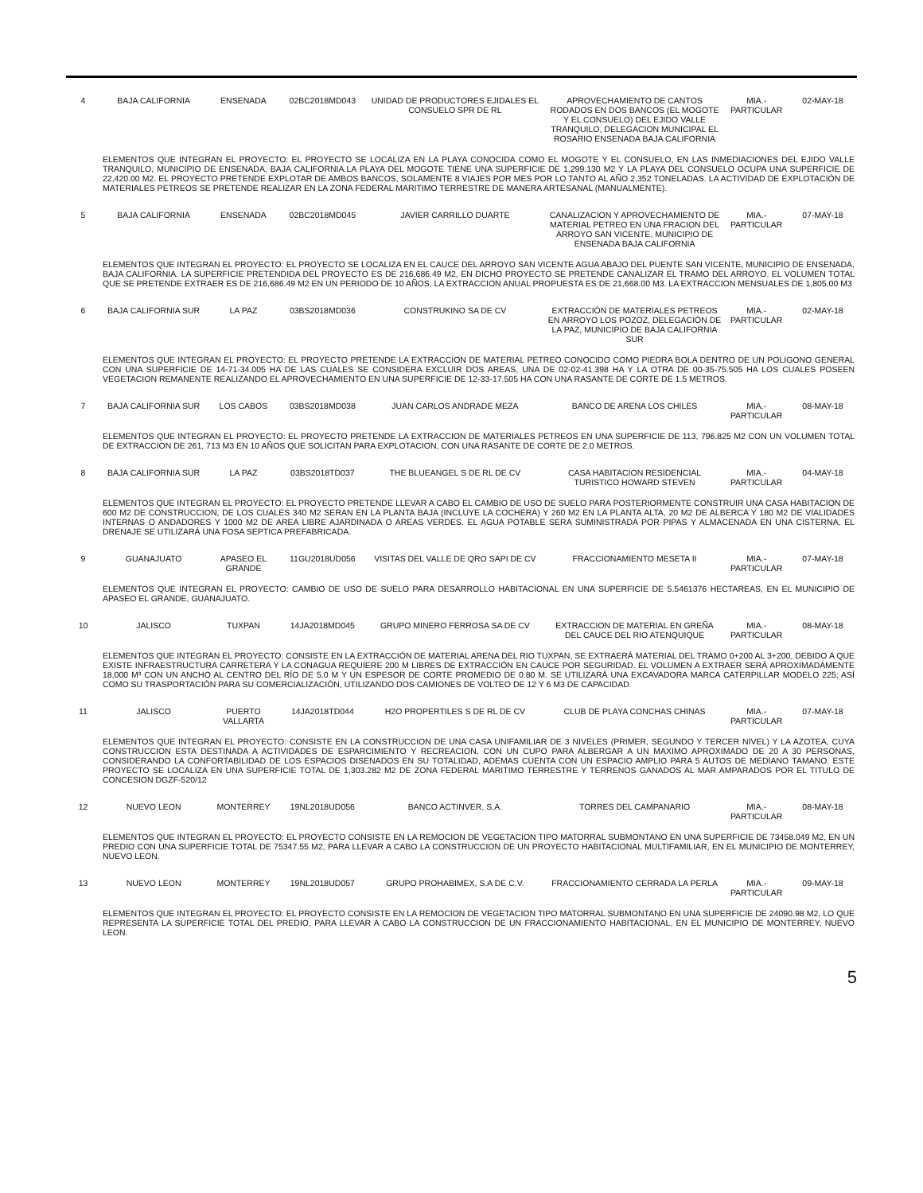| 4 | BAJA CALIFORNIA | ENSENADA | 02BC2018MD043 | UNIDAD DE PRODUCTORES EJIDALES EL CONSUELO SPR DE RL | APROVECHAMIENTO DE CANTOS RODADOS EN DOS BANCOS (EL MOGOTE Y EL CONSUELO) DEL EJIDO VALLE TRANQUILO, DELEGACION MUNICIPAL EL ROSARIO ENSENADA BAJA CALIFORNIA | MIA.- PARTICULAR | 02-MAY-18 |
| | ELEMENTOS QUE INTEGRAN EL PROYECTO: EL PROYECTO SE LOCALIZA EN LA PLAYA CONOCIDA COMO EL MOGOTE Y EL CONSUELO, EN LAS INMEDIACIONES DEL EJIDO VALLE TRANQUILO, MUNICIPIO DE ENSENADA, BAJA CALIFORNIA.LA PLAYA DEL MOGOTE TIENE UNA SUPERFICIE DE 1,299.130 M2 Y LA PLAYA DEL CONSUELO OCUPA UNA SUPERFICIE DE 22,420.00 M2. EL PROYECTO PRETENDE EXPLOTAR DE AMBOS BANCOS, SOLAMENTE 8 VIAJES POR MES POR LO TANTO AL AÑO 2,352 TONELADAS. LA ACTIVIDAD DE EXPLOTACIÓN DE MATERIALES PETREOS SE PRETENDE REALIZAR EN LA ZONA FEDERAL MARITIMO TERRESTRE DE MANERA ARTESANAL (MANUALMENTE). | | | | | | |
| 5 | BAJA CALIFORNIA | ENSENADA | 02BC2018MD045 | JAVIER CARRILLO DUARTE | CANALIZACION Y APROVECHAMIENTO DE MATERIAL PETREO EN UNA FRACION DEL ARROYO SAN VICENTE, MUNICIPIO DE ENSENADA BAJA CALIFORNIA | MIA.- PARTICULAR | 07-MAY-18 |
| | ELEMENTOS QUE INTEGRAN EL PROYECTO: EL PROYECTO SE LOCALIZA EN EL CAUCE DEL ARROYO SAN VICENTE AGUA ABAJO DEL PUENTE SAN VICENTE, MUNICIPIO DE ENSENADA, BAJA CALIFORNIA. LA SUPERFICIE PRETENDIDA DEL PROYECTO ES DE 216,686.49 M2, EN DICHO PROYECTO SE PRETENDE CANALIZAR EL TRAMO DEL ARROYO. EL VOLUMEN TOTAL QUE SE PRETENDE EXTRAER ES DE 216,686.49 M2 EN UN PERIODO DE 10 AÑOS. LA EXTRACCION ANUAL PROPUESTA ES DE 21,668.00 M3. LA EXTRACCION MENSUALES DE 1,805.00 M3 | | | | | | |
| 6 | BAJA CALIFORNIA SUR | LA PAZ | 03BS2018MD036 | CONSTRUKINO SA DE CV | EXTRACCIÓN DE MATERIALES PETREOS EN ARROYO LOS POZOZ, DELEGACIÓN DE LA PAZ, MUNICIPIO DE BAJA CALIFORNIA SUR | MIA.- PARTICULAR | 02-MAY-18 |
| | ELEMENTOS QUE INTEGRAN EL PROYECTO: EL PROYECTO PRETENDE LA EXTRACCION DE MATERIAL PETREO CONOCIDO COMO PIEDRA BOLA DENTRO DE UN POLIGONO GENERAL CON UNA SUPERFICIE DE 14-71-34.005 HA DE LAS CUALES SE CONSIDERA EXCLUIR DOS AREAS, UNA DE 02-02-41.398 HA Y LA OTRA DE 00-35-75.505 HA LOS CUALES POSEEN VEGETACION REMANENTE REALIZANDO EL APROVECHAMIENTO EN UNA SUPERFICIE DE 12-33-17.505 HA CON UNA RASANTE DE CORTE DE 1.5 METROS. | | | | | | |
| 7 | BAJA CALIFORNIA SUR | LOS CABOS | 03BS2018MD038 | JUAN CARLOS ANDRADE MEZA | BANCO DE ARENA LOS CHILES | MIA.- PARTICULAR | 08-MAY-18 |
| | ELEMENTOS QUE INTEGRAN EL PROYECTO: EL PROYECTO PRETENDE LA EXTRACCION DE MATERIALES PETREOS EN UNA SUPERFICIE DE 113, 796.825 M2 CON UN VOLUMEN TOTAL DE EXTRACCION DE 261, 713 M3 EN 10 AÑOS QUE SOLICITAN PARA EXPLOTACION, CON UNA RASANTE DE CORTE DE 2.0 METROS. | | | | | | |
| 8 | BAJA CALIFORNIA SUR | LA PAZ | 03BS2018TD037 | THE BLUEANGEL S DE RL DE CV | CASA HABITACION RESIDENCIAL TURISTICO HOWARD STEVEN | MIA.- PARTICULAR | 04-MAY-18 |
| | ELEMENTOS QUE INTEGRAN EL PROYECTO: EL PROYECTO PRETENDE LLEVAR A CABO EL CAMBIO DE USO DE SUELO PARA POSTERIORMENTE CONSTRUIR UNA CASA HABITACION DE 600 M2 DE CONSTRUCCION, DE LOS CUALES 340 M2 SERAN EN LA PLANTA BAJA (INCLUYE LA COCHERA) Y 260 M2 EN LA PLANTA ALTA, 20 M2 DE ALBERCA Y 180 M2 DE VIALIDADES INTERNAS O ANDADORES Y 1000 M2 DE AREA LIBRE AJARDINADA O AREAS VERDES. EL AGUA POTABLE SERA SUMINISTRADA POR PIPAS Y ALMACENADA EN UNA CISTERNA, EL DRENAJE SE UTILIZARÁ UNA FOSA SEPTICA PREFABRICADA. | | | | | | |
| 9 | GUANAJUATO | APASEO EL GRANDE | 11GU2018UD056 | VISITAS DEL VALLE DE QRO SAPI DE CV | FRACCIONAMIENTO MESETA II | MIA.- PARTICULAR | 07-MAY-18 |
| | ELEMENTOS QUE INTEGRAN EL PROYECTO: CAMBIO DE USO DE SUELO PARA DESARROLLO HABITACIONAL EN UNA SUPERFICIE DE 5.5461376 HECTAREAS, EN EL MUNICIPIO DE APASEO EL GRANDE, GUANAJUATO. | | | | | | |
| 10 | JALISCO | TUXPAN | 14JA2018MD045 | GRUPO MINERO FERROSA SA DE CV | EXTRACCION DE MATERIAL EN GREÑA DEL CAUCE DEL RIO ATENQUIQUE | MIA.- PARTICULAR | 08-MAY-18 |
| | ELEMENTOS QUE INTEGRAN EL PROYECTO: CONSISTE EN LA EXTRACCIÓN DE MATERIAL ARENA DEL RIO TUXPAN, SE EXTRAERÁ MATERIAL DEL TRAMO 0+200 AL 3+200, DEBIDO A QUE EXISTE INFRAESTRUCTURA CARRETERA Y LA CONAGUA REQUIERE 200 M LIBRES DE EXTRACCIÓN EN CAUCE POR SEGURIDAD. EL VOLUMEN A EXTRAER SERÁ APROXIMADAMENTE 18,000 M³ CON UN ANCHO AL CENTRO DEL RÍO DE 5.0 M Y UN ESPESOR DE CORTE PROMEDIO DE 0.80 M. SE UTILIZARÁ UNA EXCAVADORA MARCA CATERPILLAR MODELO 225; ASÍ COMO SU TRASPORTACIÓN PARA SU COMERCIALIZACIÓN, UTILIZANDO DOS CAMIONES DE VOLTEO DE 12 Y 6 M3 DE CAPACIDAD. | | | | | | |
| 11 | JALISCO | PUERTO VALLARTA | 14JA2018TD044 | H2O PROPERTILES S DE RL DE CV | CLUB DE PLAYA CONCHAS CHINAS | MIA.- PARTICULAR | 07-MAY-18 |
| | ELEMENTOS QUE INTEGRAN EL PROYECTO: CONSISTE EN LA CONSTRUCCION DE UNA CASA UNIFAMILIAR DE 3 NIVELES (PRIMER, SEGUNDO Y TERCER NIVEL) Y LA AZOTEA, CUYA CONSTRUCCION ESTA DESTINADA A ACTIVIDADES DE ESPARCIMIENTO Y RECREACION, CON UN CUPO PARA ALBERGAR A UN MAXIMO APROXIMADO DE 20 A 30 PERSONAS, CONSIDERANDO LA CONFORTABILIDAD DE LOS ESPACIOS DISENADOS EN SU TOTALIDAD, ADEMAS CUENTA CON UN ESPACIO AMPLIO PARA 5 AUTOS DE MEDIANO TAMANO. ESTE PROYECTO SE LOCALIZA EN UNA SUPERFICIE TOTAL DE 1,303.282 M2 DE ZONA FEDERAL MARITIMO TERRESTRE Y TERRENOS GANADOS AL MAR AMPARADOS POR EL TITULO DE CONCESION DGZF-520/12 | | | | | | |
| 12 | NUEVO LEON | MONTERREY | 19NL2018UD056 | BANCO ACTINVER, S.A. | TORRES DEL CAMPANARIO | MIA.- PARTICULAR | 08-MAY-18 |
| | ELEMENTOS QUE INTEGRAN EL PROYECTO: EL PROYECTO CONSISTE EN LA REMOCION DE VEGETACION TIPO MATORRAL SUBMONTANO EN UNA SUPERFICIE DE 73458.049 M2, EN UN PREDIO CON UNA SUPERFICIE TOTAL DE 75347.55 M2, PARA LLEVAR A CABO LA CONSTRUCCION DE UN PROYECTO HABITACIONAL MULTIFAMILIAR, EN EL MUNICIPIO DE MONTERREY, NUEVO LEON. | | | | | | |
| 13 | NUEVO LEON | MONTERREY | 19NL2018UD057 | GRUPO PROHABIMEX, S.A DE C.V. | FRACCIONAMIENTO CERRADA LA PERLA | MIA.- PARTICULAR | 09-MAY-18 |
| | ELEMENTOS QUE INTEGRAN EL PROYECTO: EL PROYECTO CONSISTE EN LA REMOCION DE VEGETACION TIPO MATORRAL SUBMONTANO EN UNA SUPERFICIE DE 24090.98 M2, LO QUE REPRESENTA LA SUPERFICIE TOTAL DEL PREDIO, PARA LLEVAR A CABO LA CONSTRUCCION DE UN FRACCIONAMIENTO HABITACIONAL, EN EL MUNICIPIO DE MONTERREY, NUEVO LEON. | | | | | | |
5